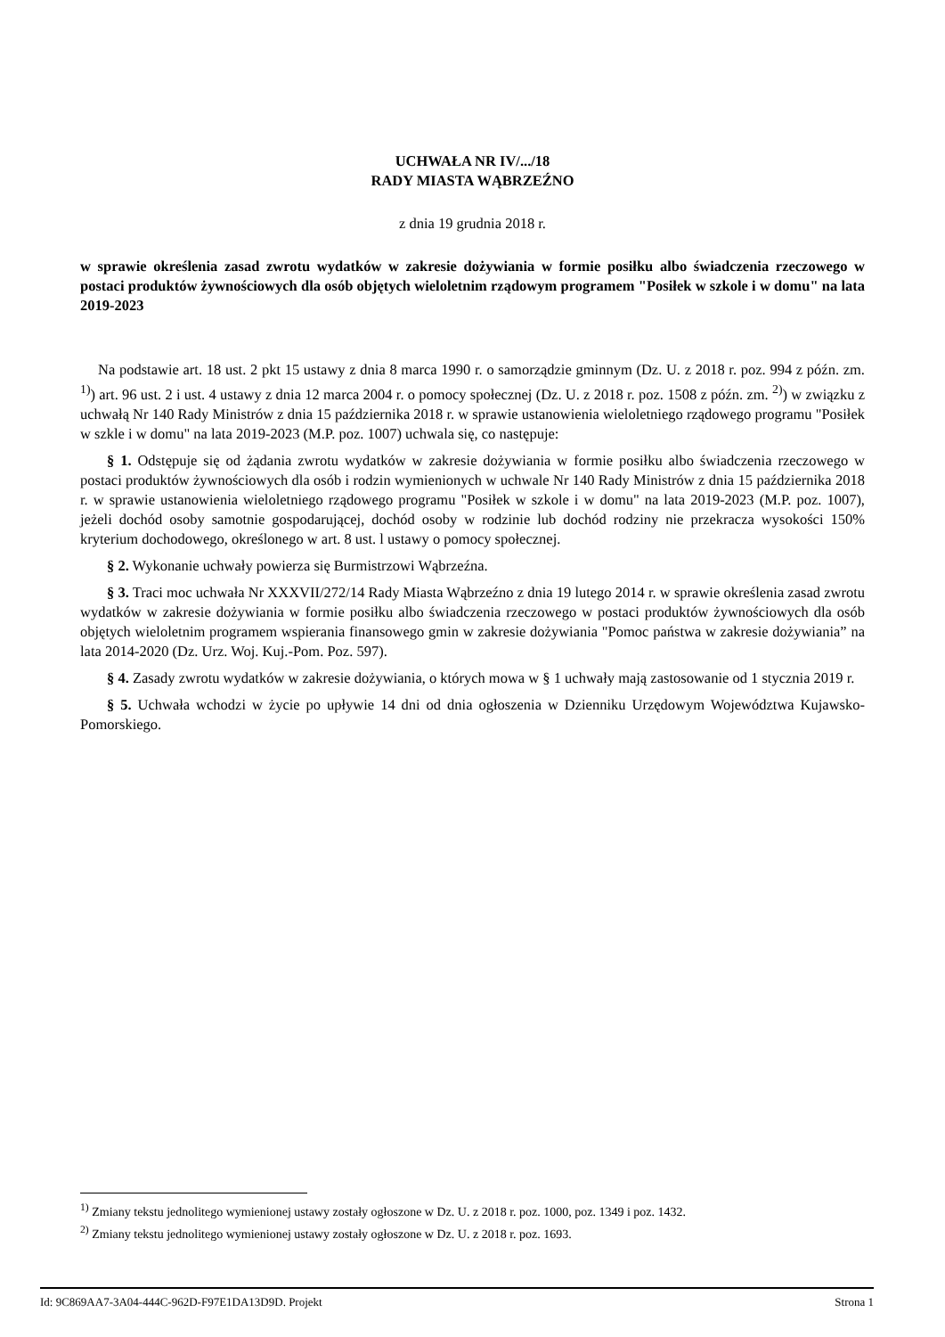UCHWAŁA NR IV/.../18
RADY MIASTA WĄBRZEŹNO
z dnia 19 grudnia 2018 r.
w sprawie określenia zasad zwrotu wydatków w zakresie dożywiania w formie posiłku albo świadczenia rzeczowego w postaci produktów żywnościowych dla osób objętych wieloletnim rządowym programem "Posiłek w szkole i w domu" na lata 2019-2023
Na podstawie art. 18 ust. 2 pkt 15 ustawy z dnia 8 marca 1990 r. o samorządzie gminnym (Dz. U. z 2018 r. poz. 994 z późn. zm. <sup>1)</sup>) art. 96 ust. 2 i ust. 4 ustawy z dnia 12 marca 2004 r. o pomocy społecznej (Dz. U. z 2018 r. poz. 1508 z późn. zm. <sup>2)</sup>) w związku z uchwałą Nr 140 Rady Ministrów z dnia 15 października 2018 r. w sprawie ustanowienia wieloletniego rządowego programu "Posiłek w szkle i w domu" na lata 2019-2023 (M.P. poz. 1007) uchwala się, co następuje:
§ 1. Odstępuje się od żądania zwrotu wydatków w zakresie dożywiania w formie posiłku albo świadczenia rzeczowego w postaci produktów żywnościowych dla osób i rodzin wymienionych w uchwale Nr 140 Rady Ministrów z dnia 15 października 2018 r. w sprawie ustanowienia wieloletniego rządowego programu "Posiłek w szkole i w domu" na lata 2019-2023 (M.P. poz. 1007), jeżeli dochód osoby samotnie gospodarującej, dochód osoby w rodzinie lub dochód rodziny nie przekracza wysokości 150% kryterium dochodowego, określonego w art. 8 ust. l ustawy o pomocy społecznej.
§ 2. Wykonanie uchwały powierza się Burmistrzowi Wąbrzeźna.
§ 3. Traci moc uchwała Nr XXXVII/272/14 Rady Miasta Wąbrzeźno z dnia 19 lutego 2014 r. w sprawie określenia zasad zwrotu wydatków w zakresie dożywiania w formie posiłku albo świadczenia rzeczowego w postaci produktów żywnościowych dla osób objętych wieloletnim programem wspierania finansowego gmin w zakresie dożywiania "Pomoc państwa w zakresie dożywiania” na lata 2014-2020 (Dz. Urz. Woj. Kuj.-Pom. Poz. 597).
§ 4. Zasady zwrotu wydatków w zakresie dożywiania, o których mowa w § 1 uchwały mają zastosowanie od 1 stycznia 2019 r.
§ 5. Uchwała wchodzi w życie po upływie 14 dni od dnia ogłoszenia w Dzienniku Urzędowym Województwa Kujawsko-Pomorskiego.
<sup>1)</sup> Zmiany tekstu jednolitego wymienionej ustawy zostały ogłoszone w Dz. U. z 2018 r. poz. 1000, poz. 1349 i poz. 1432.
<sup>2)</sup> Zmiany tekstu jednolitego wymienionej ustawy zostały ogłoszone w Dz. U. z 2018 r. poz. 1693.
Id: 9C869AA7-3A04-444C-962D-F97E1DA13D9D. Projekt Strona 1